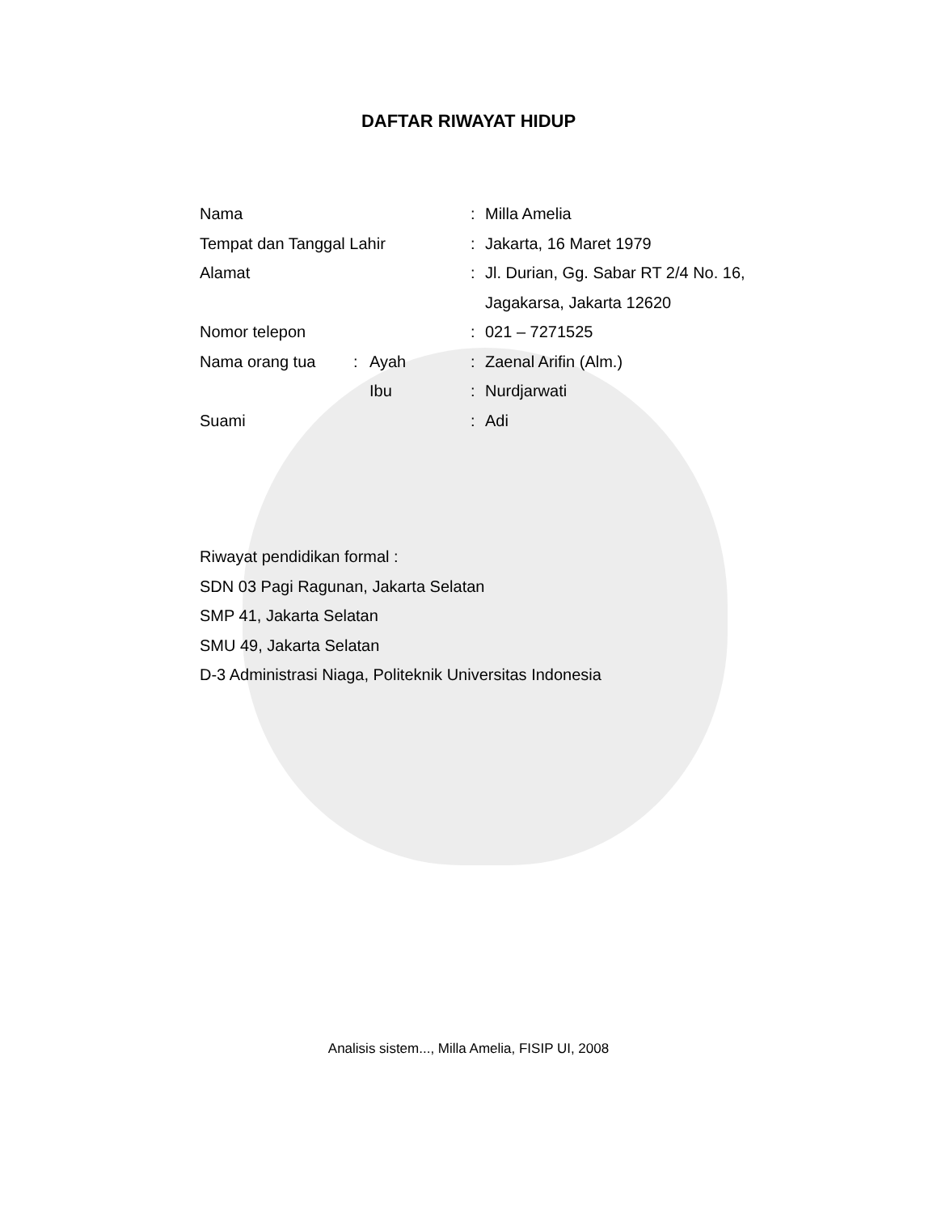DAFTAR RIWAYAT HIDUP
| Nama | | | : | Milla Amelia |
| Tempat dan Tanggal Lahir | | | : | Jakarta, 16 Maret 1979 |
| Alamat | | | : | Jl. Durian, Gg. Sabar RT 2/4 No. 16, |
| | | | | Jagakarsa, Jakarta 12620 |
| Nomor telepon | | | : | 021 – 7271525 |
| Nama orang tua | : | Ayah | : | Zaenal Arifin (Alm.) |
| | | Ibu | : | Nurdjarwati |
| Suami | | | : | Adi |
Riwayat pendidikan formal :
SDN 03 Pagi Ragunan, Jakarta Selatan
SMP 41, Jakarta Selatan
SMU 49, Jakarta Selatan
D-3 Administrasi Niaga, Politeknik Universitas Indonesia
Analisis sistem..., Milla Amelia, FISIP UI, 2008